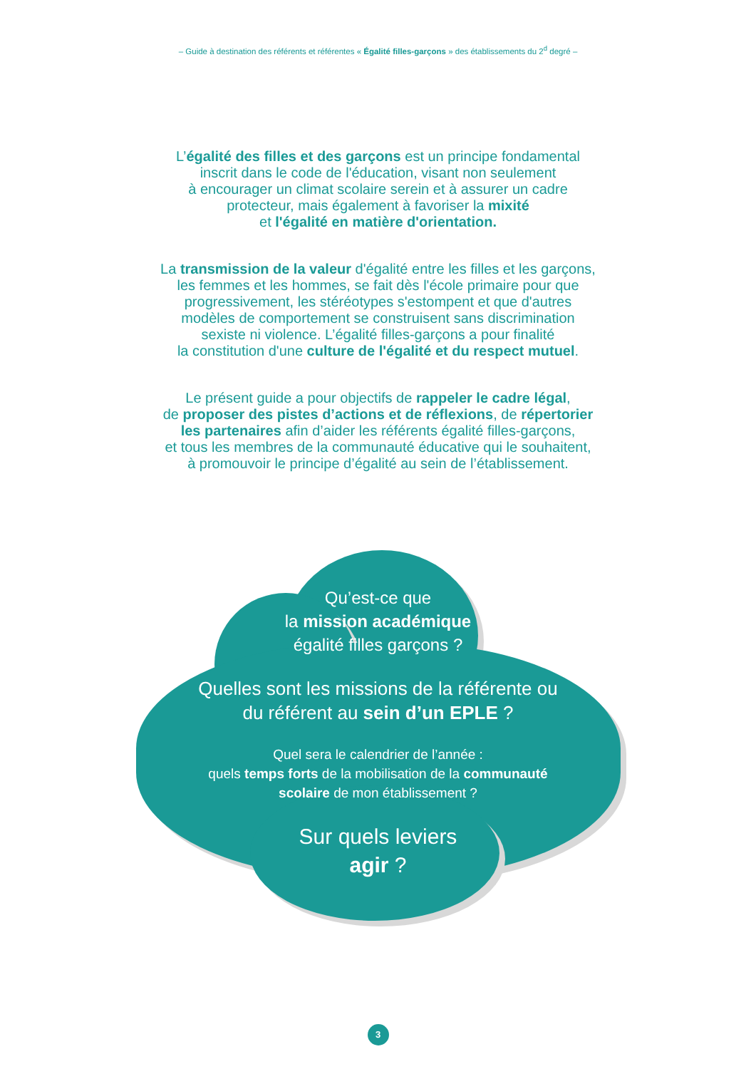– Guide à destination des référents et référentes « Égalité filles-garçons » des établissements du 2<sup>d</sup> degré –
L’égalité des filles et des garçons est un principe fondamental
inscrit dans le code de l'éducation, visant non seulement
à encourager un climat scolaire serein et à assurer un cadre
protecteur, mais également à favoriser la mixité
et l'égalité en matière d'orientation.
La transmission de la valeur d'égalité entre les filles et les garçons,
les femmes et les hommes, se fait dès l'école primaire pour que
progressivement, les stéréotypes s'estompent et que d'autres
modèles de comportement se construisent sans discrimination
sexiste ni violence. L’égalité filles-garçons a pour finalité
la constitution d'une culture de l'égalité et du respect mutuel.
Le présent guide a pour objectifs de rappeler le cadre légal,
de proposer des pistes d’actions et de réflexions, de répertorier
les partenaires afin d’aider les référents égalité filles-garçons,
et tous les membres de la communauté éducative qui le souhaitent,
à promouvoir le principe d’égalité au sein de l’établissement.
Qu’est-ce que
la mission académique
égalité filles garçons ?
Quelles sont les missions de la référente ou
du référent au sein d’un EPLE ?
Quel sera le calendrier de l’année :
quels temps forts de la mobilisation de la communauté
scolaire de mon établissement ?
Sur quels leviers
agir ?
3